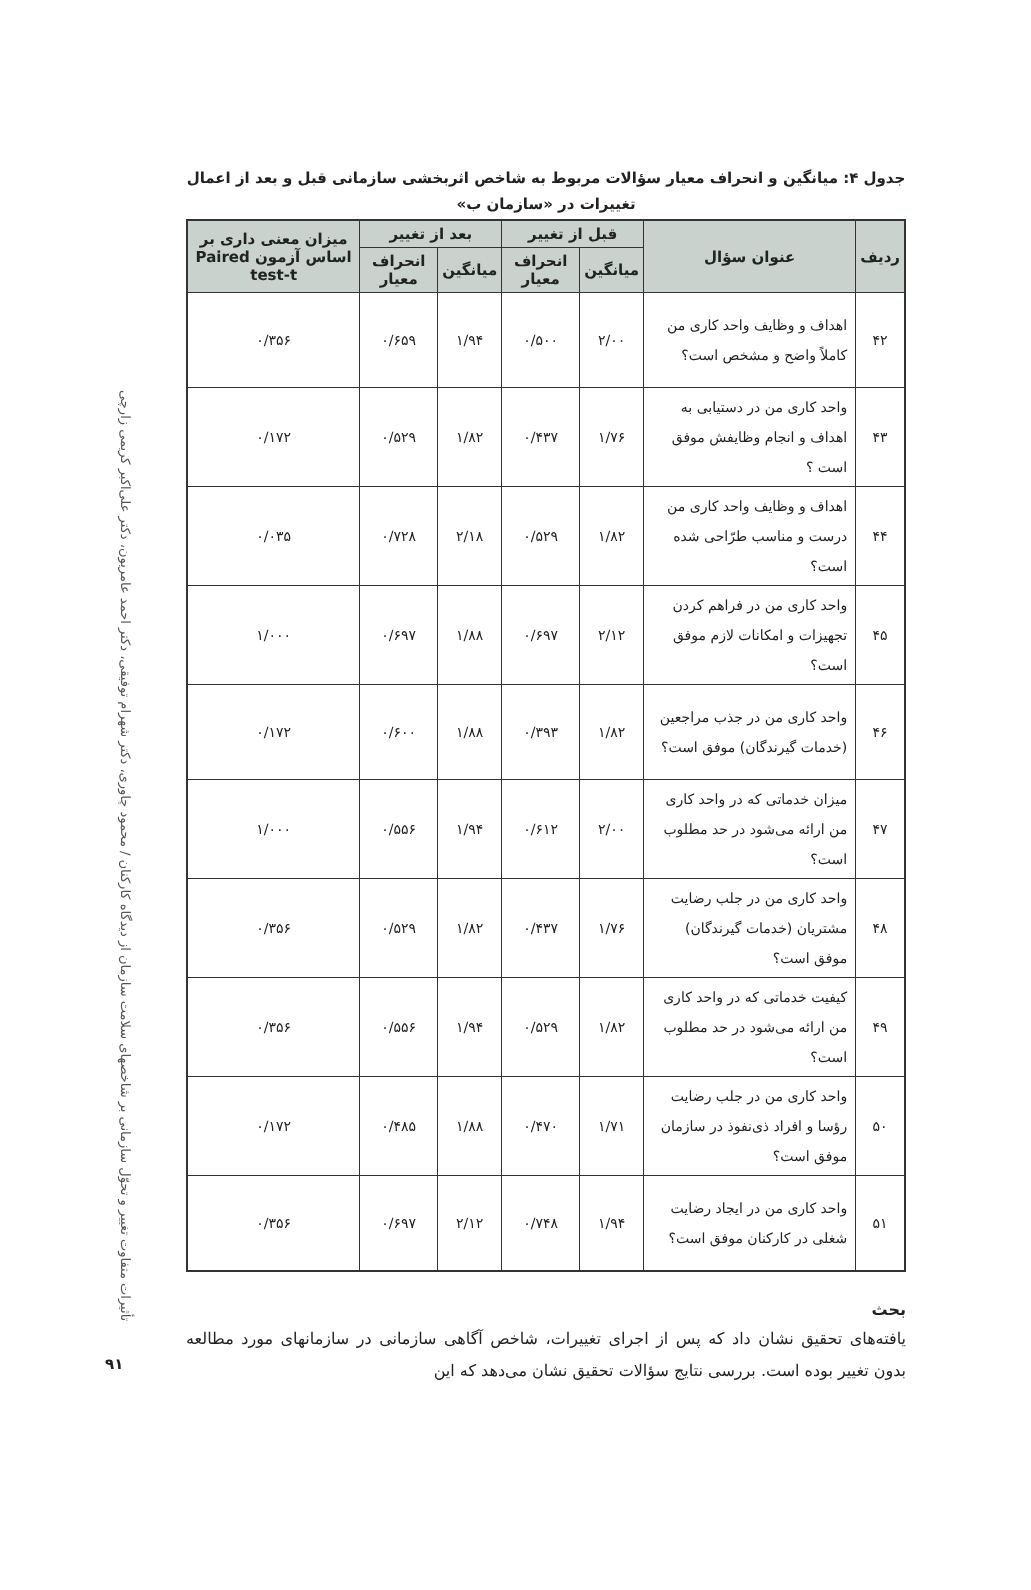تأثیرات متفاوت تغییر و تحوّل سازمانی بر شاخصهای سلامت سازمان از دیدگاه کارکنان / محمود چاوری، دکتر شهرام توفیقی، دکتر احمد عامریون، دکتر علی‌اکبر کریمی زارچی
جدول ۴: میانگین و انحراف معیار سؤالات مربوط به شاخص اثربخشی سازمانی قبل و بعد از اعمال تغییرات در «سازمان ب»
| ردیف | عنوان سؤال | قبل از تغییر | | بعد از تغییر | | میزان معنی داری بر اساس آزمون Paired test-t |
| --- | --- | --- | --- | --- | --- | --- |
| | | میانگین | انحراف معیار | میانگین | انحراف معیار | |
| ۴۲ | اهداف و وظایف واحد کاری من کاملاً واضح و مشخص است؟ | ۲/۰۰ | ۰/۵۰۰ | ۱/۹۴ | ۰/۶۵۹ | ۰/۳۵۶ |
| ۴۳ | واحد کاری من در دستیابی به اهداف و انجام وظایفش موفق است ؟ | ۱/۷۶ | ۰/۴۳۷ | ۱/۸۲ | ۰/۵۲۹ | ۰/۱۷۲ |
| ۴۴ | اهداف و وظایف واحد کاری من درست و مناسب طرّاحی شده است؟ | ۱/۸۲ | ۰/۵۲۹ | ۲/۱۸ | ۰/۷۲۸ | ۰/۰۳۵ |
| ۴۵ | واحد کاری من در فراهم کردن تجهیزات و امکانات لازم موفق است؟ | ۲/۱۲ | ۰/۶۹۷ | ۱/۸۸ | ۰/۶۹۷ | ۱/۰۰۰ |
| ۴۶ | واحد کاری من در جذب مراجعین (خدمات گیرندگان) موفق است؟ | ۱/۸۲ | ۰/۳۹۳ | ۱/۸۸ | ۰/۶۰۰ | ۰/۱۷۲ |
| ۴۷ | میزان خدماتی که در واحد کاری من ارائه می‌شود در حد مطلوب است؟ | ۲/۰۰ | ۰/۶۱۲ | ۱/۹۴ | ۰/۵۵۶ | ۱/۰۰۰ |
| ۴۸ | واحد کاری من در جلب رضایت مشتریان (خدمات گیرندگان) موفق است؟ | ۱/۷۶ | ۰/۴۳۷ | ۱/۸۲ | ۰/۵۲۹ | ۰/۳۵۶ |
| ۴۹ | کیفیت خدماتی که در واحد کاری من ارائه می‌شود در حد مطلوب است؟ | ۱/۸۲ | ۰/۵۲۹ | ۱/۹۴ | ۰/۵۵۶ | ۰/۳۵۶ |
| ۵۰ | واحد کاری من در جلب رضایت رؤسا و افراد ذی‌نفوذ در سازمان موفق است؟ | ۱/۷۱ | ۰/۴۷۰ | ۱/۸۸ | ۰/۴۸۵ | ۰/۱۷۲ |
| ۵۱ | واحد کاری من در ایجاد رضایت شغلی در کارکنان موفق است؟ | ۱/۹۴ | ۰/۷۴۸ | ۲/۱۲ | ۰/۶۹۷ | ۰/۳۵۶ |
بحث
یافته‌های تحقیق نشان داد که پس از اجرای تغییرات، شاخص آگاهی سازمانی در سازمانهای مورد مطالعه بدون تغییر بوده است. بررسی نتایج سؤالات تحقیق نشان می‌دهد که این
۹۱